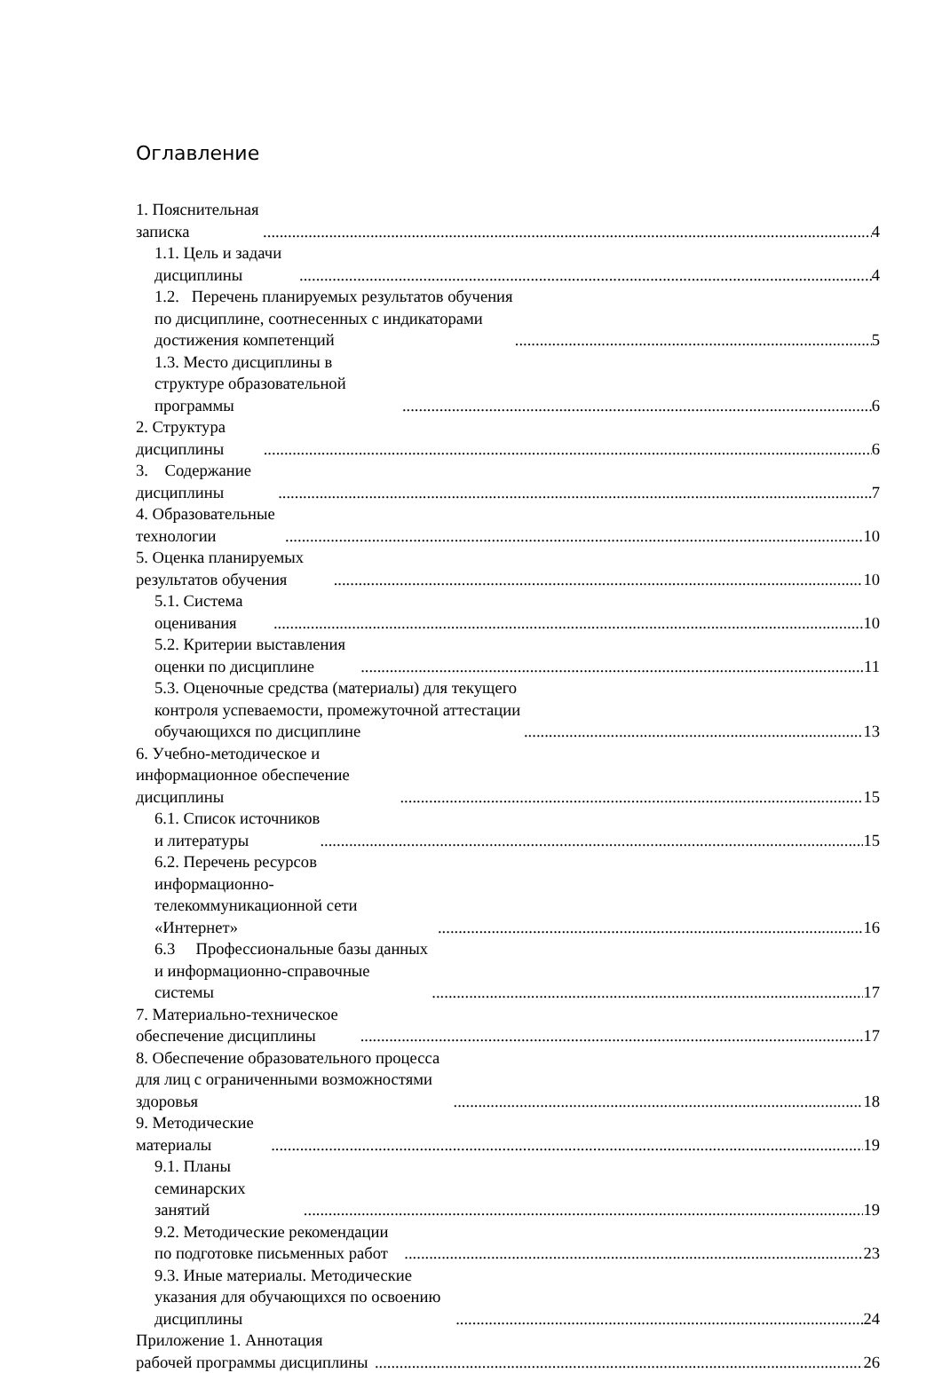Оглавление
1. Пояснительная записка 4
1.1. Цель и задачи дисциплины 4
1.2. Перечень планируемых результатов обучения по дисциплине, соотнесенных с индикаторами достижения компетенций 5
1.3. Место дисциплины в структуре образовательной программы 6
2. Структура дисциплины 6
3. Содержание дисциплины 7
4. Образовательные технологии 10
5. Оценка планируемых результатов обучения 10
5.1. Система оценивания 10
5.2. Критерии выставления оценки по дисциплине 11
5.3. Оценочные средства (материалы) для текущего контроля успеваемости, промежуточной аттестации обучающихся по дисциплине 13
6. Учебно-методическое и информационное обеспечение дисциплины 15
6.1. Список источников и литературы 15
6.2. Перечень ресурсов информационно-телекоммуникационной сети «Интернет» 16
6.3 Профессиональные базы данных и информационно-справочные системы 17
7. Материально-техническое обеспечение дисциплины 17
8. Обеспечение образовательного процесса для лиц с ограниченными возможностями здоровья 18
9. Методические материалы 19
9.1. Планы семинарских занятий 19
9.2. Методические рекомендации по подготовке письменных работ 23
9.3. Иные материалы. Методические указания для обучающихся по освоению дисциплины 24
Приложение 1. Аннотация рабочей программы дисциплины 26